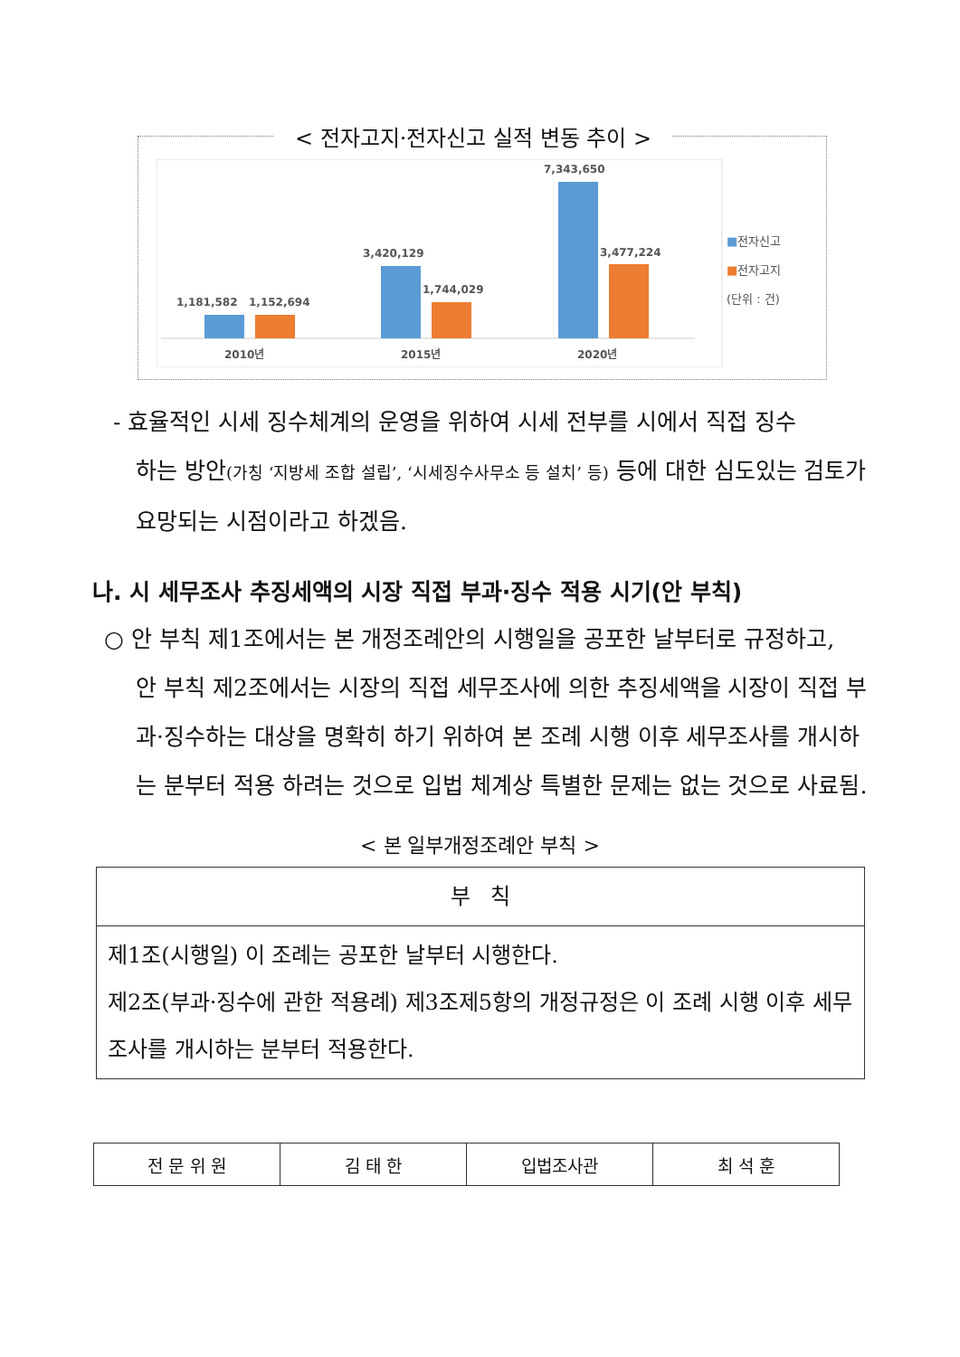< 전자고지·전자신고 실적 변동 추이 >
1,181,582
1,152,694
3,420,129
1,744,029
7,343,650
3,477,224
2010년
2015년
2020년
■전자신고
■전자고지
(단위 : 건)
- 효율적인 시세 징수체계의 운영을 위하여 시세 전부를 시에서 직접 징수
하는 방안(가칭 ‘지방세 조합 설립’, ‘시세징수사무소 등 설치’ 등) 등에 대한 심도있는 검토가 요망되는 시점이라고 하겠음.
나. 시 세무조사 추징세액의 시장 직접 부과·징수 적용 시기(안 부칙)
○ 안 부칙 제1조에서는 본 개정조례안의 시행일을 공포한 날부터로 규정하고,
안 부칙 제2조에서는 시장의 직접 세무조사에 의한 추징세액을 시장이 직접 부과·징수하는 대상을 명확히 하기 위하여 본 조례 시행 이후 세무조사를 개시하는 분부터 적용 하려는 것으로 입법 체계상 특별한 문제는 없는 것으로 사료됨.
< 본 일부개정조례안 부칙 >
| 부 칙 |
| 제1조(시행일) 이 조례는 공포한 날부터 시행한다. 제2조(부과·징수에 관한 적용례) 제3조제5항의 개정규정은 이 조례 시행 이후 세무조사를 개시하는 분부터 적용한다. |
| 전 문 위 원 | 김 태 한 | 입법조사관 | 최 석 훈 |